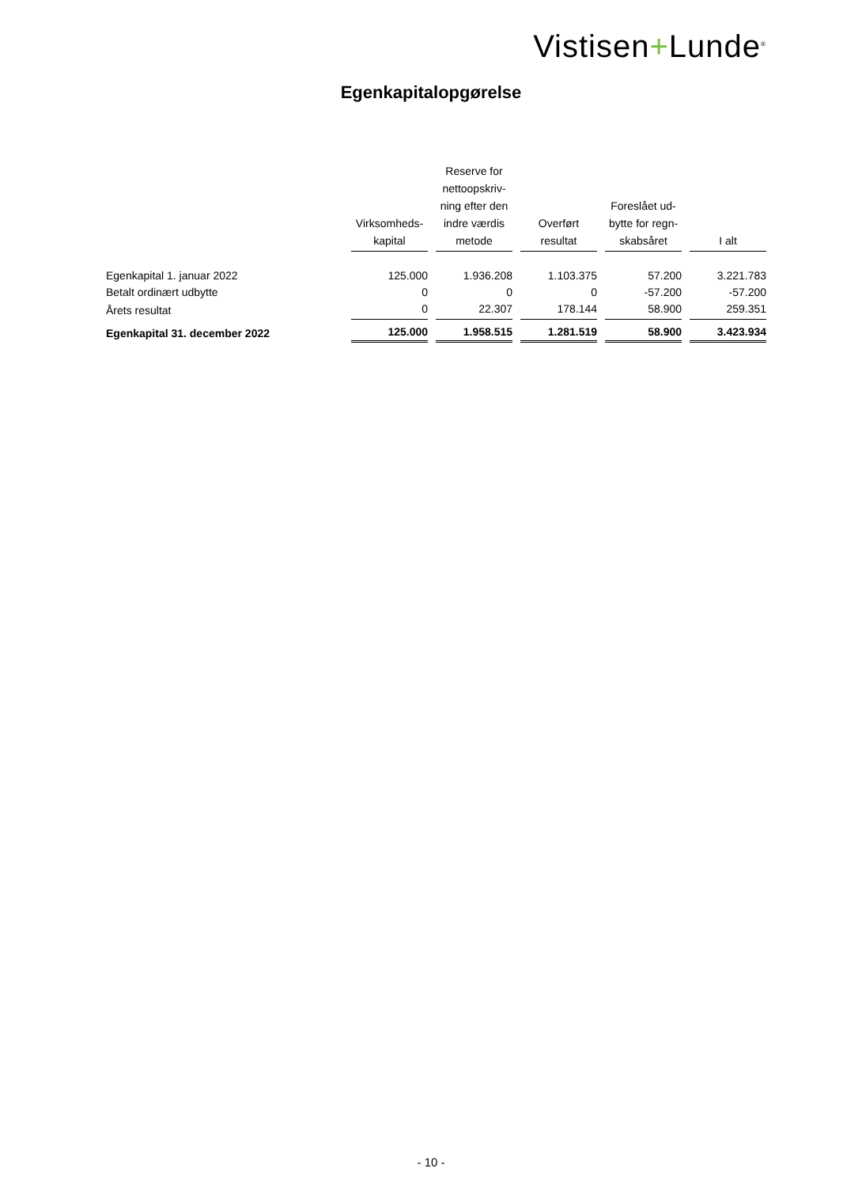Vistisen+Lunde<sup>®</sup>
Egenkapitalopgørelse
| | Virksomheds- kapital | Reserve for nettoopskriv- ning efter den indre værdis metode | Overført resultat | Foreslået ud- bytte for regn- skabsåret | I alt |
| --- | --- | --- | --- | --- | --- |
| Egenkapital 1. januar 2022 | 125.000 | 1.936.208 | 1.103.375 | 57.200 | 3.221.783 |
| Betalt ordinært udbytte | 0 | 0 | 0 | -57.200 | -57.200 |
| Årets resultat | 0 | 22.307 | 178.144 | 58.900 | 259.351 |
| Egenkapital 31. december 2022 | 125.000 | 1.958.515 | 1.281.519 | 58.900 | 3.423.934 |
- 10 -